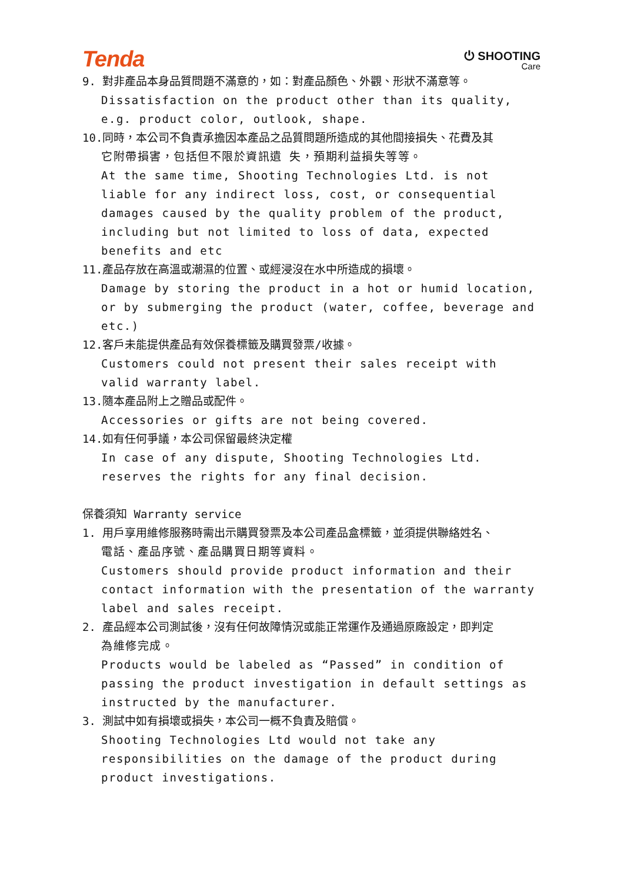Tenda
⏻ SHOOTING
Care
9. 對非產品本身品質問題不滿意的，如：對產品顏色、外觀、形狀不滿意等。
Dissatisfaction on the product other than its quality, e.g. product color, outlook, shape.
10.同時，本公司不負責承擔因本產品之品質問題所造成的其他間接損失、花費及其
它附帶損害，包括但不限於資訊遺 失，預期利益損失等等。
At the same time, Shooting Technologies Ltd. is not liable for any indirect loss, cost, or consequential damages caused by the quality problem of the product, including but not limited to loss of data, expected benefits and etc
11.產品存放在高溫或潮濕的位置、或經浸沒在水中所造成的損壞。
Damage by storing the product in a hot or humid location, or by submerging the product (water, coffee, beverage and etc.)
12.客戶未能提供產品有效保養標籤及購買發票/收據。
Customers could not present their sales receipt with valid warranty label.
13.隨本產品附上之贈品或配件。
Accessories or gifts are not being covered.
14.如有任何爭議，本公司保留最終決定權
In case of any dispute, Shooting Technologies Ltd. reserves the rights for any final decision.
保養須知 Warranty service
1. 用戶享用維修服務時需出示購買發票及本公司產品盒標籤，並須提供聯絡姓名、
電話、產品序號、產品購買日期等資料。
Customers should provide product information and their contact information with the presentation of the warranty label and sales receipt.
2. 產品經本公司測試後，沒有任何故障情況或能正常運作及通過原廠設定，即判定
為維修完成。
Products would be labeled as “Passed” in condition of passing the product investigation in default settings as instructed by the manufacturer.
3. 測試中如有損壞或損失，本公司一概不負責及賠償。
Shooting Technologies Ltd would not take any responsibilities on the damage of the product during product investigations.